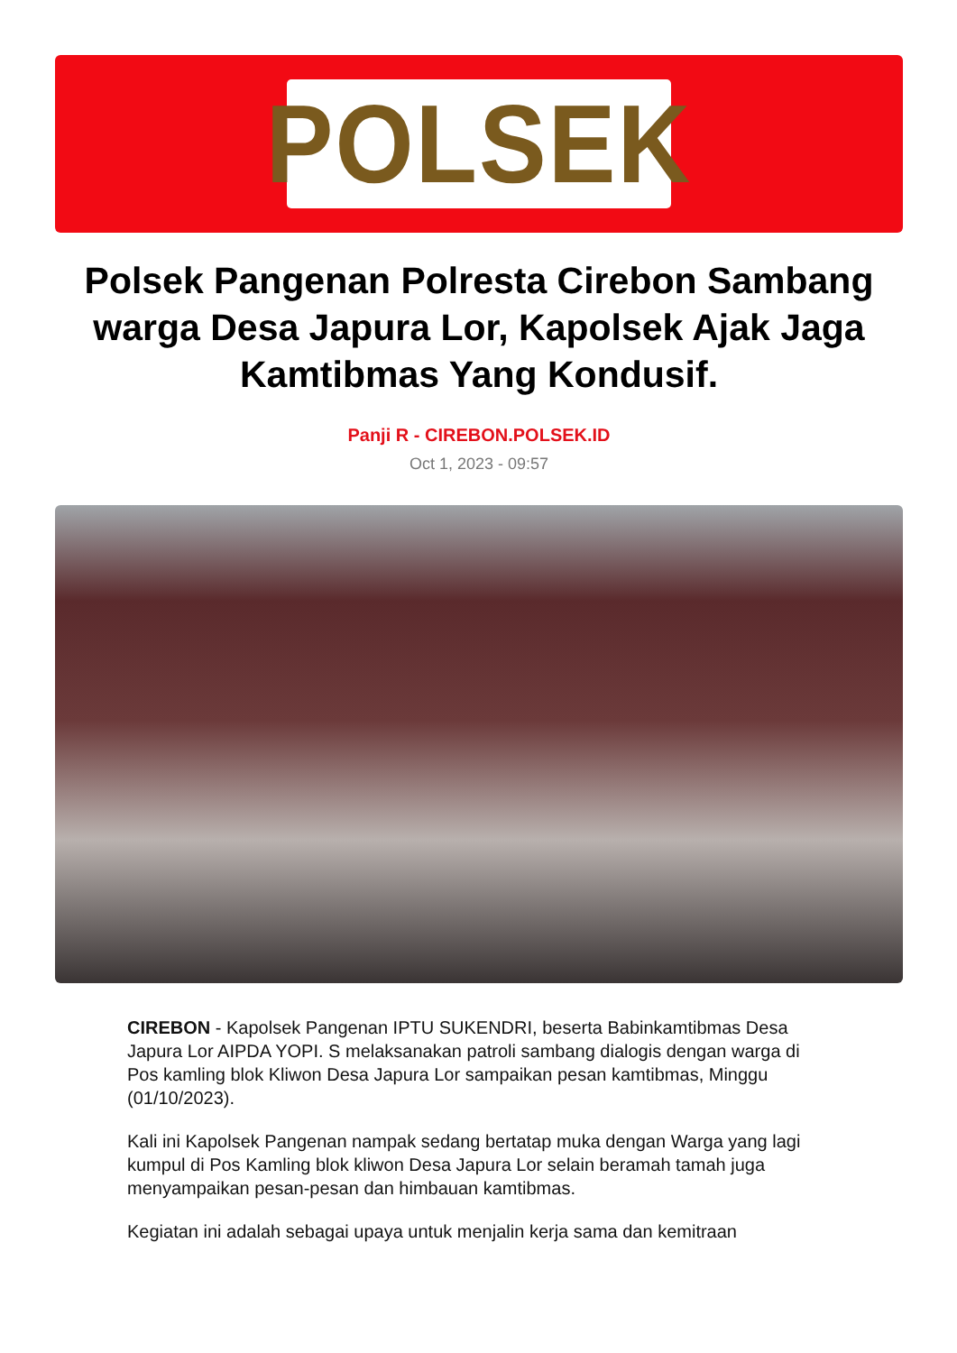POLSEK
Polsek Pangenan Polresta Cirebon Sambang warga Desa Japura Lor, Kapolsek Ajak Jaga Kamtibmas Yang Kondusif.
Panji R - CIREBON.POLSEK.ID
Oct 1, 2023 - 09:57
CIREBON - Kapolsek Pangenan IPTU SUKENDRI, beserta Babinkamtibmas Desa Japura Lor AIPDA YOPI. S melaksanakan patroli sambang dialogis dengan warga di Pos kamling blok Kliwon Desa Japura Lor sampaikan pesan kamtibmas, Minggu (01/10/2023).
Kali ini Kapolsek Pangenan nampak sedang bertatap muka dengan Warga yang lagi kumpul di Pos Kamling blok kliwon Desa Japura Lor selain beramah tamah juga menyampaikan pesan-pesan dan himbauan kamtibmas.
Kegiatan ini adalah sebagai upaya untuk menjalin kerja sama dan kemitraan